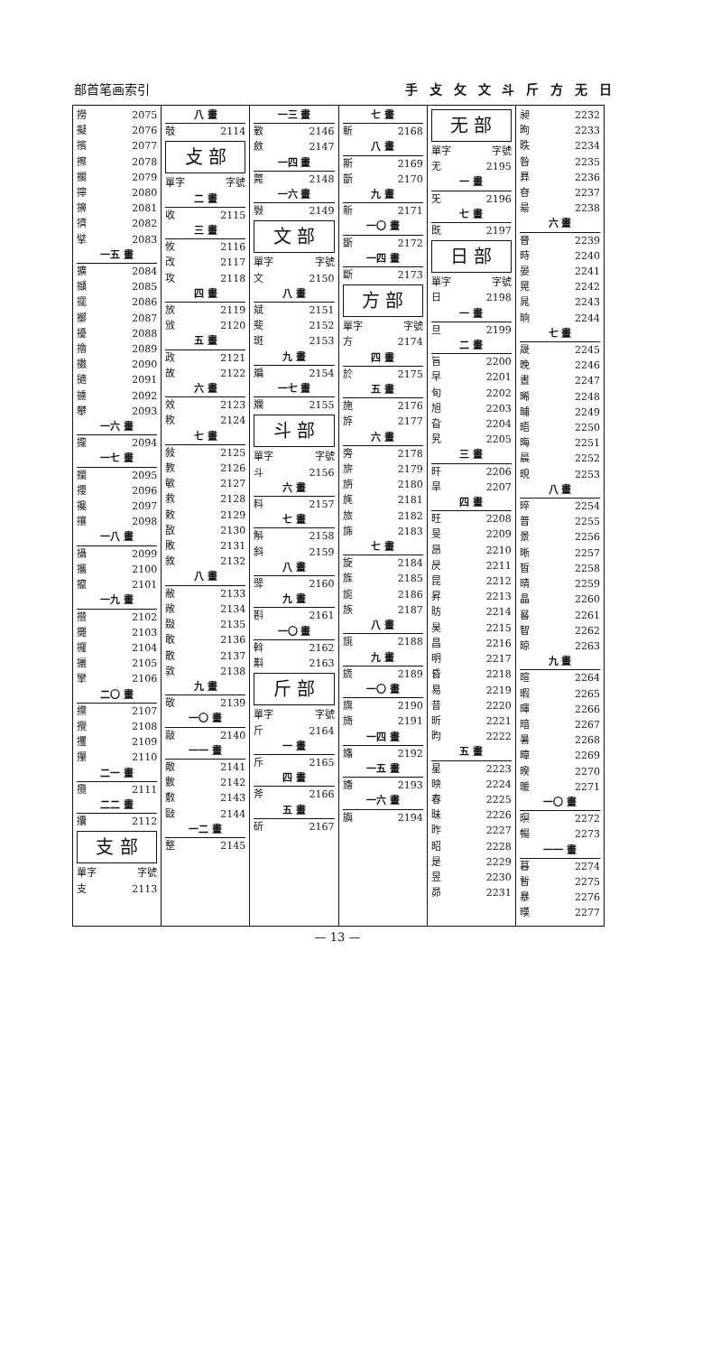部首笔画索引 手 攴 攵 文 斗 斤 方 无 日
撈 2075
擬 2076
擯 2077
擦 2078
擱 2079
擰 2080
擤 2081
擠 2082
擘 2083
一五 畫
擴 2084
擷 2085
擺 2086
擲 2087
擾 2088
擼 2089
擻 2090
擿 2091
攄 2092
攀 2093
一六 畫
攏 2094
一七 畫
攔 2095
攖 2096
攙 2097
攘 2098
一八 畫
攝 2099
攜 2100
攛 2101
一九 畫
攢 2102
攤 2103
攞 2104
攦 2105
攣 2106
二〇 畫
攩 2107
攪 2108
攫 2109
攥 2110
二一 畫
攬 2111
二二 畫
攮 2112
支 部
單字 字號
支 2113
八 畫
攲 2114
攴 部
單字 字號
二 畫
收 2115
三 畫
攸 2116
改 2117
攻 2118
四 畫
放 2119
攽 2120
五 畫
政 2121
故 2122
六 畫
效 2123
敉 2124
七 畫
敍 2125
教 2126
敏 2127
救 2128
敕 2129
敔 2130
敗 2131
敘 2132
八 畫
敝 2133
敞 2134
敠 2135
敢 2136
散 2137
敦 2138
九 畫
敬 2139
一〇 畫
敲 2140
一一 畫
敵 2141
數 2142
敷 2143
敺 2144
一二 畫
整 2145
一三 畫
斁 2146
斂 2147
一四 畫
斃 2148
一六 畫
斅 2149
文 部
單字 字號
文 2150
八 畫
斌 2151
斐 2152
斑 2153
九 畫
斒 2154
一七 畫
斕 2155
斗 部
單字 字號
斗 2156
六 畫
料 2157
七 畫
斛 2158
斜 2159
八 畫
斝 2160
九 畫
斟 2161
一〇 畫
斡 2162
斠 2163
斤 部
單字 字號
斤 2164
一 畫
斥 2165
四 畫
斧 2166
五 畫
斫 2167
七 畫
斬 2168
八 畫
斯 2169
斮 2170
九 畫
新 2171
一〇 畫
斲 2172
一四 畫
斷 2173
方 部
單字 字號
方 2174
四 畫
於 2175
五 畫
施 2176
斿 2177
六 畫
旁 2178
旂 2179
旃 2180
旄 2181
旅 2182
旆 2183
七 畫
旋 2184
旌 2185
旎 2186
族 2187
八 畫
旐 2188
九 畫
旒 2189
一〇 畫
旗 2190
旖 2191
一四 畫
旛 2192
一五 畫
旝 2193
一六 畫
旟 2194
无 部
單字 字號
无 2195
一 畫
旡 2196
七 畫
既 2197
日 部
單字 字號
日 2198
一 畫
旦 2199
二 畫
旨 2200
早 2201
旬 2202
旭 2203
旮 2204
旯 2205
三 畫
旰 2206
旱 2207
四 畫
旺 2208
旻 2209
昂 2210
昃 2211
昆 2212
昇 2213
昉 2214
昊 2215
昌 2216
明 2217
昏 2218
易 2219
昔 2220
昕 2221
昀 2222
五 畫
星 2223
映 2224
春 2225
昧 2226
昨 2227
昭 2228
是 2229
昱 2230
昴 2231
昶 2232
昫 2233
昳 2234
昝 2235
昪 2236
昚 2237
昜 2238
六 畫
晉 2239
時 2240
晏 2241
晃 2242
晁 2243
晌 2244
七 畫
晟 2245
晚 2246
晝 2247
晞 2248
晡 2249
晤 2250
晦 2251
晨 2252
晛 2253
八 畫
晬 2254
普 2255
景 2256
晰 2257
晳 2258
晴 2259
晶 2260
晷 2261
智 2262
晾 2263
九 畫
暄 2264
暇 2265
暉 2266
暗 2267
暑 2268
暐 2269
暌 2270
暖 2271
一〇 畫
暝 2272
暢 2273
一一 畫
暮 2274
暫 2275
暴 2276
暵 2277
— 13 —